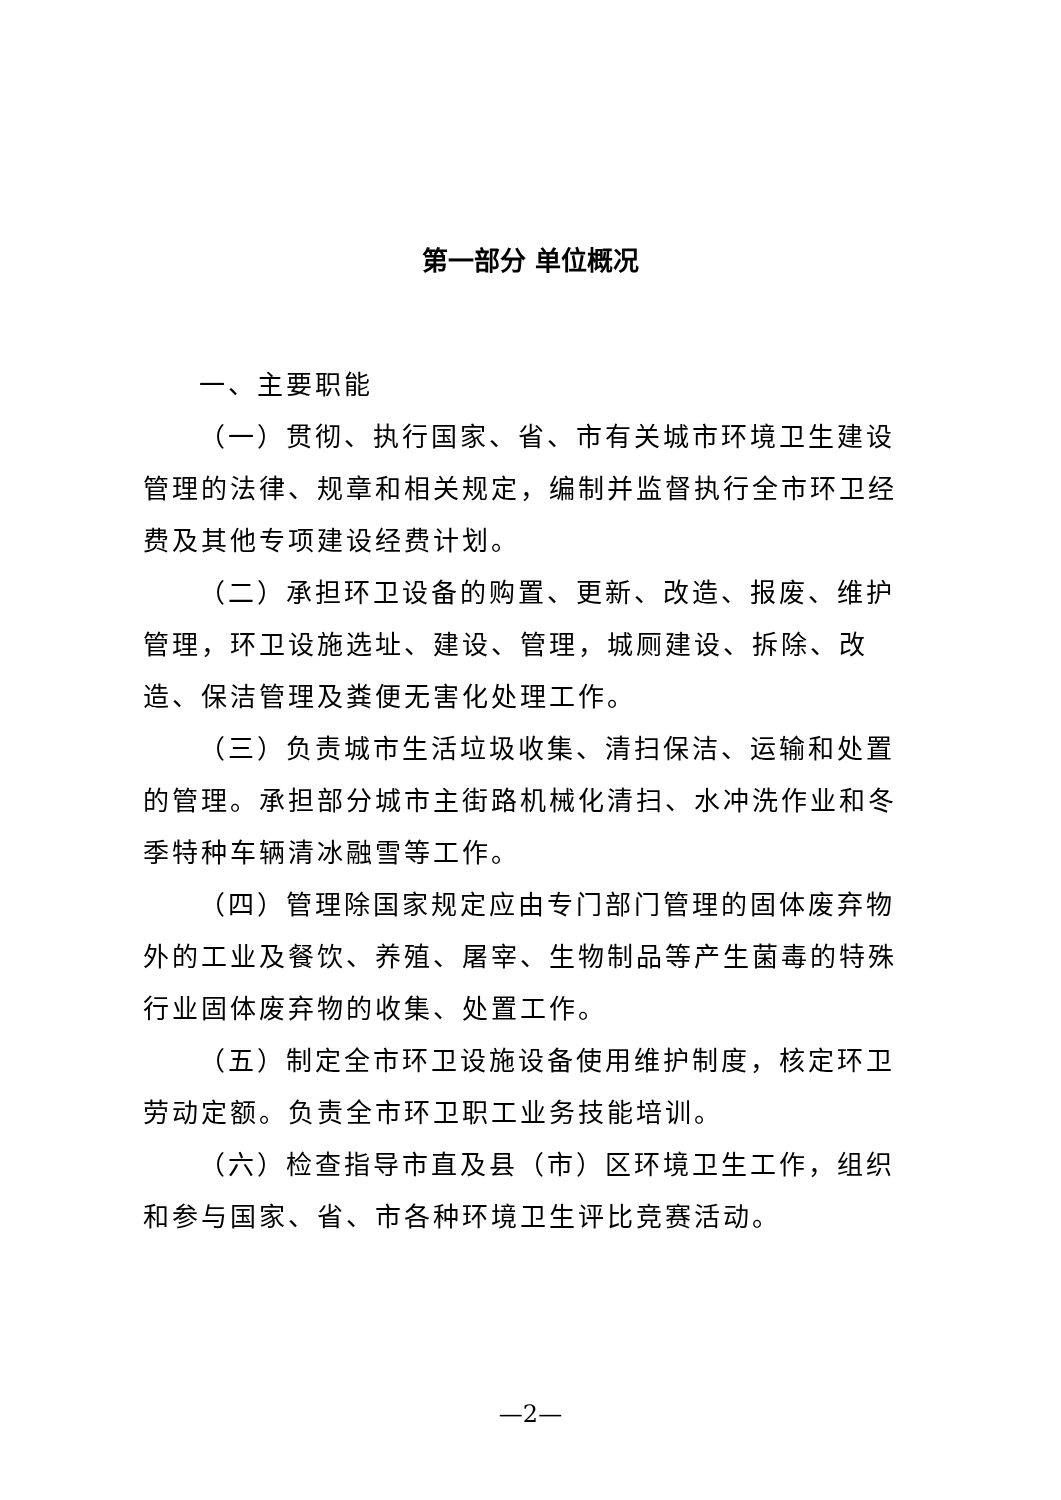第一部分 单位概况
一、主要职能
（一）贯彻、执行国家、省、市有关城市环境卫生建设管理的法律、规章和相关规定，编制并监督执行全市环卫经费及其他专项建设经费计划。
（二）承担环卫设备的购置、更新、改造、报废、维护管理，环卫设施选址、建设、管理，城厕建设、拆除、改造、保洁管理及粪便无害化处理工作。
（三）负责城市生活垃圾收集、清扫保洁、运输和处置的管理。承担部分城市主街路机械化清扫、水冲洗作业和冬季特种车辆清冰融雪等工作。
（四）管理除国家规定应由专门部门管理的固体废弃物外的工业及餐饮、养殖、屠宰、生物制品等产生菌毒的特殊行业固体废弃物的收集、处置工作。
（五）制定全市环卫设施设备使用维护制度，核定环卫劳动定额。负责全市环卫职工业务技能培训。
（六）检查指导市直及县（市）区环境卫生工作，组织和参与国家、省、市各种环境卫生评比竞赛活动。
—2—